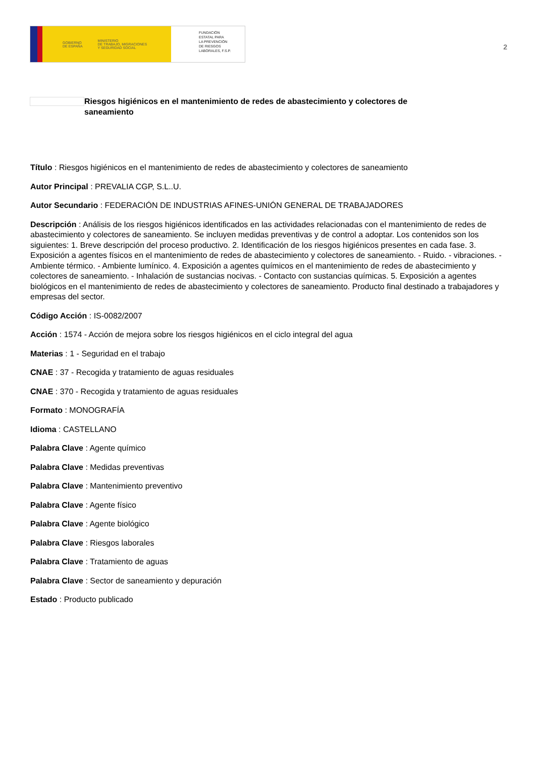GOBIERNO
DE ESPAÑA MINISTERIO
DE TRABAJO, MIGRACIONES
Y SEGURIDAD SOCIAL
FUNDACIÓN
ESTATAL PARA
LA PREVENCIÓN
DE RIESGOS
LABORALES, F.S.P.
2
Riesgos higiénicos en el mantenimiento de redes de abastecimiento y colectores de saneamiento
Título : Riesgos higiénicos en el mantenimiento de redes de abastecimiento y colectores de saneamiento
Autor Principal : PREVALIA CGP, S.L..U.
Autor Secundario : FEDERACIÓN DE INDUSTRIAS AFINES-UNIÓN GENERAL DE TRABAJADORES
Descripción : Análisis de los riesgos higiénicos identificados en las actividades relacionadas con el mantenimiento de redes de abastecimiento y colectores de saneamiento. Se incluyen medidas preventivas y de control a adoptar. Los contenidos son los siguientes: 1. Breve descripción del proceso productivo. 2. Identificación de los riesgos higiénicos presentes en cada fase. 3. Exposición a agentes físicos en el mantenimiento de redes de abastecimiento y colectores de saneamiento. - Ruido. - vibraciones. - Ambiente térmico. - Ambiente lumínico. 4. Exposición a agentes químicos en el mantenimiento de redes de abastecimiento y colectores de saneamiento. - Inhalación de sustancias nocivas. - Contacto con sustancias químicas. 5. Exposición a agentes biológicos en el mantenimiento de redes de abastecimiento y colectores de saneamiento. Producto final destinado a trabajadores y empresas del sector.
Código Acción : IS-0082/2007
Acción : 1574 - Acción de mejora sobre los riesgos higiénicos en el ciclo integral del agua
Materias : 1 - Seguridad en el trabajo
CNAE : 37 - Recogida y tratamiento de aguas residuales
CNAE : 370 - Recogida y tratamiento de aguas residuales
Formato : MONOGRAFÍA
Idioma : CASTELLANO
Palabra Clave : Agente químico
Palabra Clave : Medidas preventivas
Palabra Clave : Mantenimiento preventivo
Palabra Clave : Agente físico
Palabra Clave : Agente biológico
Palabra Clave : Riesgos laborales
Palabra Clave : Tratamiento de aguas
Palabra Clave : Sector de saneamiento y depuración
Estado : Producto publicado